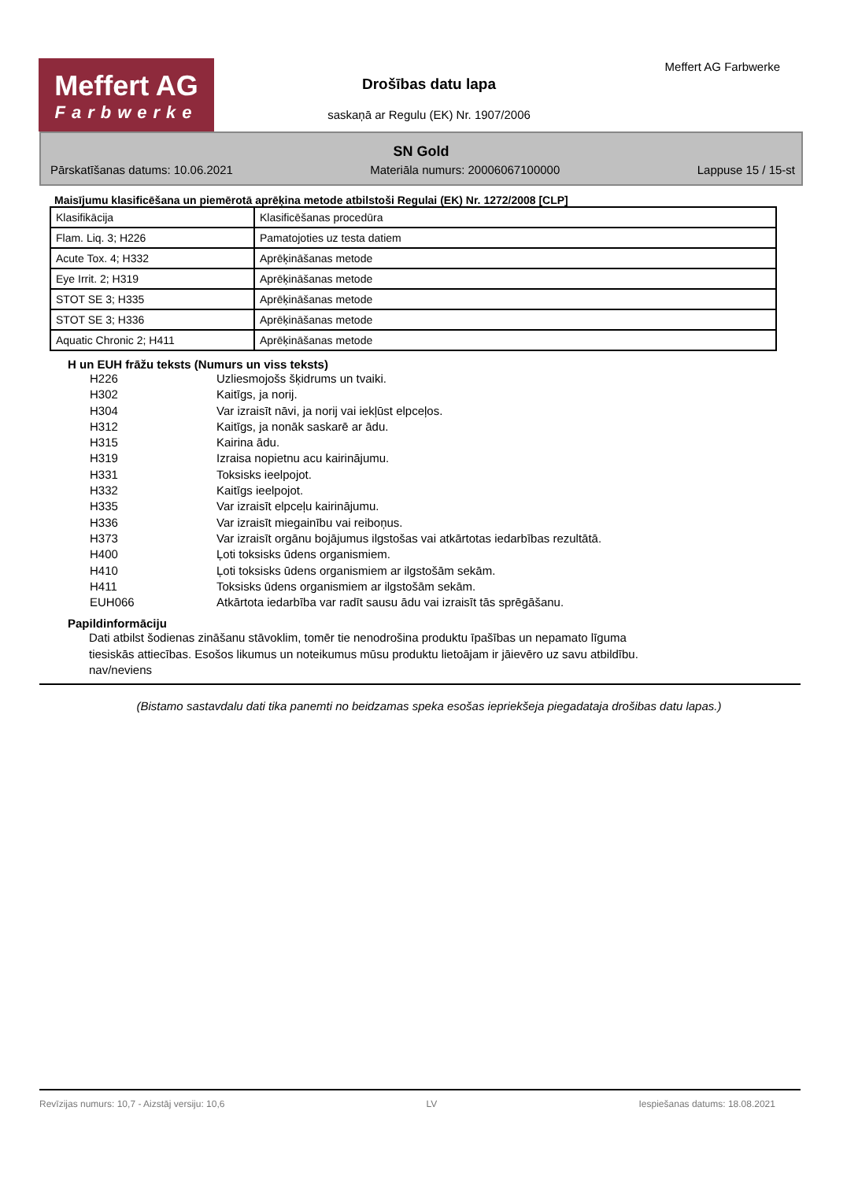Meffert AG
Farbwerke
Meffert AG Farbwerke
Drošības datu lapa
saskaņā ar Regulu (EK) Nr. 1907/2006
SN Gold
Pārskatīšanas datums: 10.06.2021 Materiāla numurs: 20006067100000 Lappuse 15 / 15-st
Maisījumu klasificēšana un piemērotā aprēķina metode atbilstoši Regulai (EK) Nr. 1272/2008 [CLP]
| Klasifikācija | Klasificēšanas procedūra |
| Flam. Liq. 3; H226 | Pamatojoties uz testa datiem |
| Acute Tox. 4; H332 | Aprēķināšanas metode |
| Eye Irrit. 2; H319 | Aprēķināšanas metode |
| STOT SE 3; H335 | Aprēķināšanas metode |
| STOT SE 3; H336 | Aprēķināšanas metode |
| Aquatic Chronic 2; H411 | Aprēķināšanas metode |
H un EUH frāžu teksts (Numurs un viss teksts)
H226 Uzliesmojošs šķidrums un tvaiki.
H302 Kaitīgs, ja norij.
H304 Var izraisīt nāvi, ja norij vai iekļūst elpceļos.
H312 Kaitīgs, ja nonāk saskarē ar ādu.
H315 Kairina ādu.
H319 Izraisa nopietnu acu kairinājumu.
H331 Toksisks ieelpojot.
H332 Kaitīgs ieelpojot.
H335 Var izraisīt elpceļu kairinājumu.
H336 Var izraisīt miegainību vai reiboņus.
H373 Var izraisīt orgānu bojājumus ilgstošas vai atkārtotas iedarbības rezultātā.
H400 Ļoti toksisks ūdens organismiem.
H410 Ļoti toksisks ūdens organismiem ar ilgstošām sekām.
H411 Toksisks ūdens organismiem ar ilgstošām sekām.
EUH066 Atkārtota iedarbība var radīt sausu ādu vai izraisīt tās sprēgāšanu.
Papildinformāciju
Dati atbilst šodienas zināšanu stāvoklim, tomēr tie nenodrošina produktu īpašības un nepamato līguma
tiesiskās attiecības. Esošos likumus un noteikumus mūsu produktu lietoājam ir jāievēro uz savu atbildību.
nav/neviens
(Bistamo sastavdalu dati tika panemti no beidzamas speka esošas iepriekšeja piegadataja drošibas datu lapas.)
Revīzijas numurs: 10,7 - Aizstāj versiju: 10,6 LV Iespiešanas datums: 18.08.2021